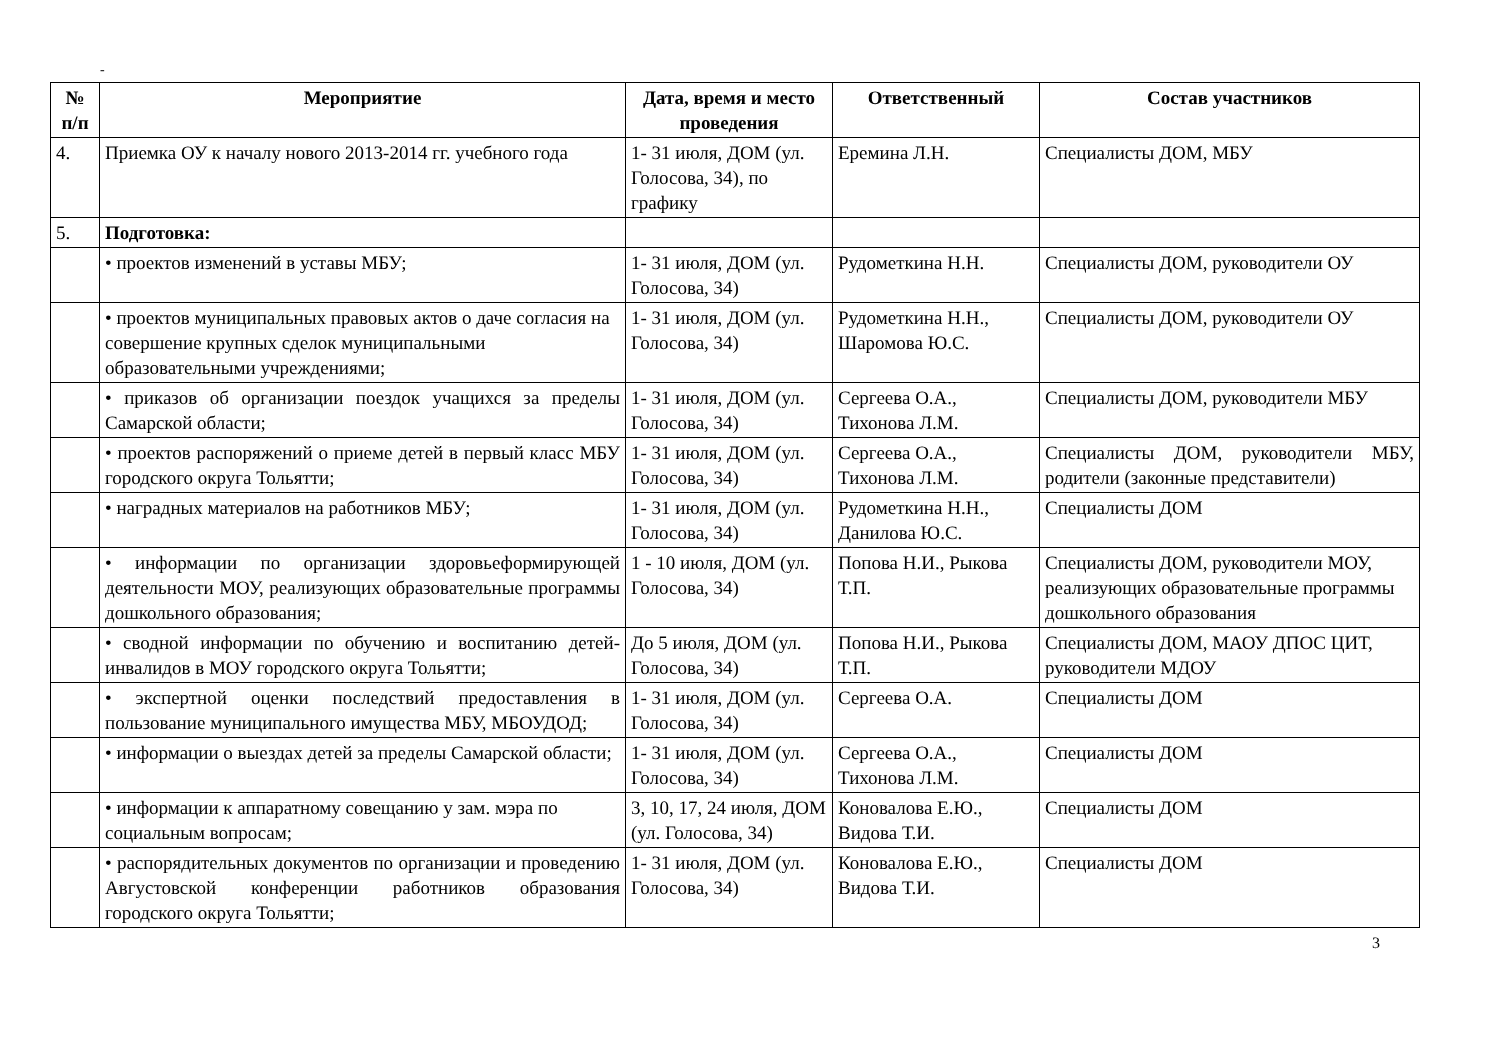-
| № п/п | Мероприятие | Дата, время и место проведения | Ответственный | Состав участников |
| --- | --- | --- | --- | --- |
| 4. | Приемка ОУ к началу нового 2013-2014 гг. учебного года | 1- 31 июля, ДОМ (ул. Голосова, 34), по графику | Еремина Л.Н. | Специалисты ДОМ, МБУ |
| 5. | Подготовка: | | | |
| | • проектов изменений в уставы МБУ; | 1- 31 июля, ДОМ (ул. Голосова, 34) | Рудометкина Н.Н. | Специалисты ДОМ, руководители ОУ |
| | • проектов муниципальных правовых актов о даче согласия на совершение крупных сделок муниципальными образовательными учреждениями; | 1- 31 июля, ДОМ (ул. Голосова, 34) | Рудометкина Н.Н., Шаромова Ю.С. | Специалисты ДОМ, руководители ОУ |
| | • приказов об организации поездок учащихся за пределы Самарской области; | 1- 31 июля, ДОМ (ул. Голосова, 34) | Сергеева О.А., Тихонова Л.М. | Специалисты ДОМ, руководители МБУ |
| | • проектов распоряжений о приеме детей в первый класс МБУ городского округа Тольятти; | 1- 31 июля, ДОМ (ул. Голосова, 34) | Сергеева О.А., Тихонова Л.М. | Специалисты ДОМ, руководители МБУ, родители (законные представители) |
| | • наградных материалов на работников МБУ; | 1- 31 июля, ДОМ (ул. Голосова, 34) | Рудометкина Н.Н., Данилова Ю.С. | Специалисты ДОМ |
| | • информации по организации здоровьеформирующей деятельности МОУ, реализующих образовательные программы дошкольного образования; | 1 - 10 июля, ДОМ (ул. Голосова, 34) | Попова Н.И., Рыкова Т.П. | Специалисты ДОМ, руководители МОУ, реализующих образовательные программы дошкольного образования |
| | • сводной информации по обучению и воспитанию детей-инвалидов в МОУ городского округа Тольятти; | До 5 июля, ДОМ (ул. Голосова, 34) | Попова Н.И., Рыкова Т.П. | Специалисты ДОМ, МАОУ ДПОС ЦИТ, руководители МДОУ |
| | • экспертной оценки последствий предоставления в пользование муниципального имущества МБУ, МБОУДОД; | 1- 31 июля, ДОМ (ул. Голосова, 34) | Сергеева О.А. | Специалисты ДОМ |
| | • информации о выездах детей за пределы Самарской области; | 1- 31 июля, ДОМ (ул. Голосова, 34) | Сергеева О.А., Тихонова Л.М. | Специалисты ДОМ |
| | • информации к аппаратному совещанию у зам. мэра по социальным вопросам; | 3, 10, 17, 24 июля, ДОМ (ул. Голосова, 34) | Коновалова Е.Ю., Видова Т.И. | Специалисты ДОМ |
| | • распорядительных документов по организации и проведению Августовской конференции работников образования городского округа Тольятти; | 1- 31 июля, ДОМ (ул. Голосова, 34) | Коновалова Е.Ю., Видова Т.И. | Специалисты ДОМ |
3